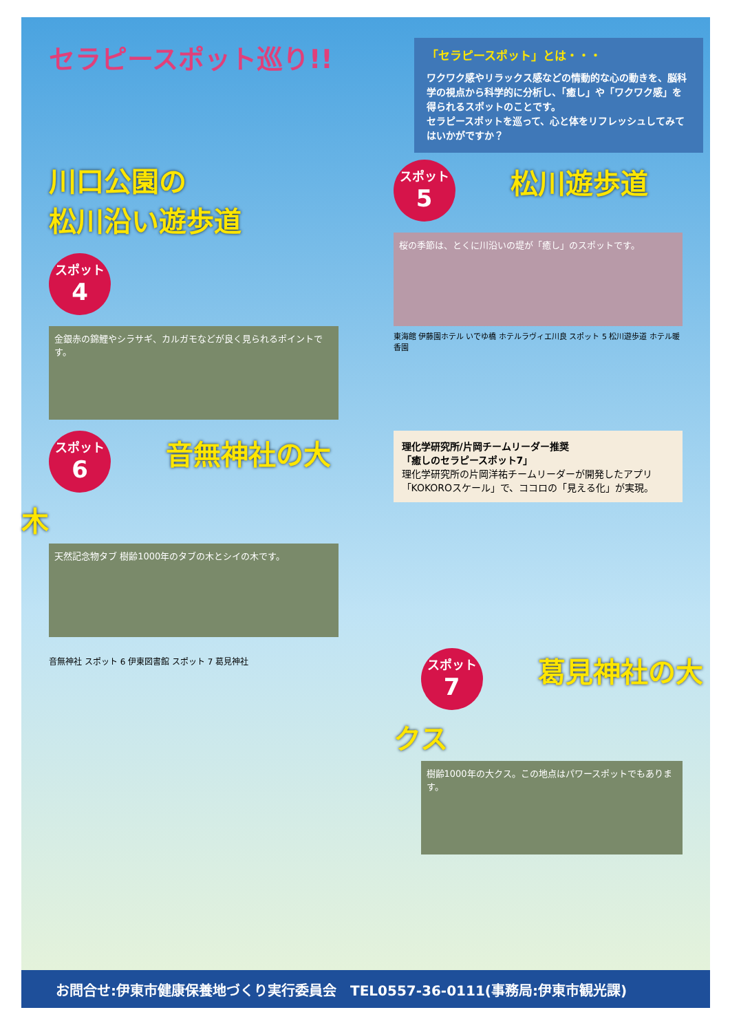セラピースポット巡り!!
「セラピースポット」とは・・・
ワクワク感やリラックス感などの情動的な心の動きを、脳科学の視点から科学的に分析し、「癒し」や「ワクワク感」を得られるスポットのことです。
セラピースポットを巡って、心と体をリフレッシュしてみてはいかがですか？
川口公園の
松川沿い遊歩道
スポット 4
金銀赤の錦鯉やシラサギ、カルガモなどが良く見られるポイントです。
スポット 5
松川遊歩道
桜の季節は、とくに川沿いの堤が「癒し」のスポットです。
東海館 伊藤園ホテル いでゆ橋 ホテルラヴィエ川良 スポット 5 松川遊歩道 ホテル暖香園
スポット 6
音無神社の大木
天然記念物タブ 樹齢1000年のタブの木とシイの木です。
理化学研究所/片岡チームリーダー推奨
「癒しのセラピースポット7」
理化学研究所の片岡洋祐チームリーダーが開発したアプリ「KOKOROスケール」で、ココロの「見える化」が実現。
音無神社 スポット 6 伊東図書館 スポット 7 葛見神社
スポット 7
葛見神社の大クス
樹齢1000年の大クス。この地点はパワースポットでもあります。
お問合せ:伊東市健康保養地づくり実行委員会　TEL0557-36-0111(事務局:伊東市観光課)